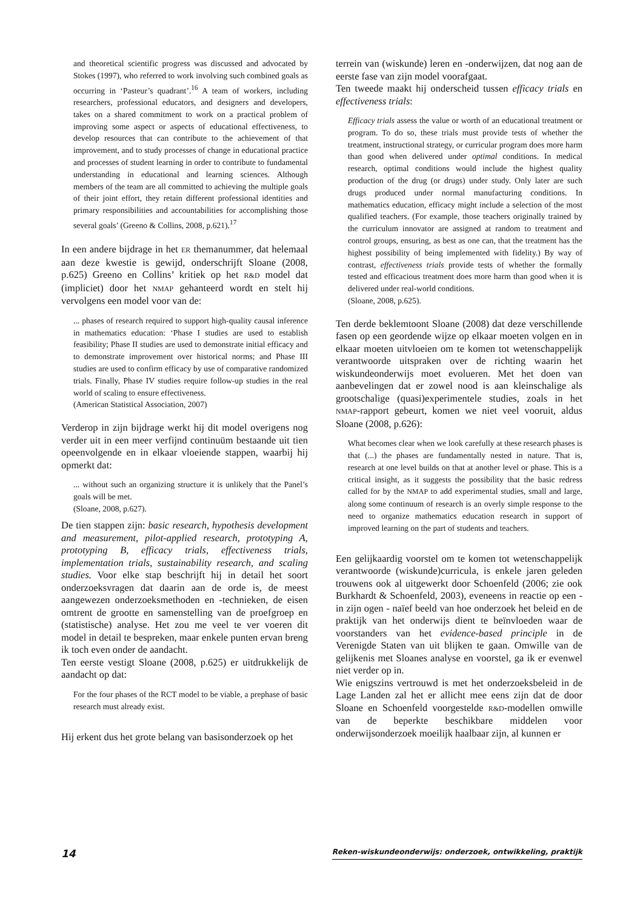and theoretical scientific progress was discussed and advocated by Stokes (1997), who referred to work involving such combined goals as occurring in ‘Pasteur’s quadrant’.<sup>16</sup> A team of workers, including researchers, professional educators, and designers and developers, takes on a shared commitment to work on a practical problem of improving some aspect or aspects of educational effectiveness, to develop resources that can contribute to the achievement of that improvement, and to study processes of change in educational practice and processes of student learning in order to contribute to fundamental understanding in educational and learning sciences. Although members of the team are all committed to achieving the multiple goals of their joint effort, they retain different professional identities and primary responsibilities and accountabilities for accomplishing those several goals’ (Greeno & Collins, 2008, p.621).<sup>17</sup>
In een andere bijdrage in het ER themanummer, dat helemaal aan deze kwestie is gewijd, onderschrijft Sloane (2008, p.625) Greeno en Collins’ kritiek op het R&D model dat (impliciet) door het NMAP gehanteerd wordt en stelt hij vervolgens een model voor van de:
... phases of research required to support high-quality causal inference in mathematics education: ‘Phase I studies are used to establish feasibility; Phase II studies are used to demonstrate initial efficacy and to demonstrate improvement over historical norms; and Phase III studies are used to confirm efficacy by use of comparative randomized trials. Finally, Phase IV studies require follow-up studies in the real world of scaling to ensure effectiveness.
(American Statistical Association, 2007)
Verderop in zijn bijdrage werkt hij dit model overigens nog verder uit in een meer verfijnd continuüm bestaande uit tien opeenvolgende en in elkaar vloeiende stappen, waarbij hij opmerkt dat:
... without such an organizing structure it is unlikely that the Panel’s goals will be met.
(Sloane, 2008, p.627).
De tien stappen zijn: basic research, hypothesis development and measurement, pilot-applied research, prototyping A, prototyping B, efficacy trials, effectiveness trials, implementation trials, sustainability research, and scaling studies. Voor elke stap beschrijft hij in detail het soort onderzoeksvragen dat daarin aan de orde is, de meest aangewezen onderzoeksmethoden en -technieken, de eisen omtrent de grootte en samenstelling van de proefgroep en (statistische) analyse. Het zou me veel te ver voeren dit model in detail te bespreken, maar enkele punten ervan breng ik toch even onder de aandacht.
Ten eerste vestigt Sloane (2008, p.625) er uitdrukkelijk de aandacht op dat:
For the four phases of the RCT model to be viable, a prephase of basic research must already exist.
Hij erkent dus het grote belang van basisonderzoek op het
terrein van (wiskunde) leren en -onderwijzen, dat nog aan de eerste fase van zijn model voorafgaat.
Ten tweede maakt hij onderscheid tussen efficacy trials en effectiveness trials:
Efficacy trials assess the value or worth of an educational treatment or program. To do so, these trials must provide tests of whether the treatment, instructional strategy, or curricular program does more harm than good when delivered under optimal conditions. In medical research, optimal conditions would include the highest quality production of the drug (or drugs) under study. Only later are such drugs produced under normal manufacturing conditions. In mathematics education, efficacy might include a selection of the most qualified teachers. (For example, those teachers originally trained by the curriculum innovator are assigned at random to treatment and control groups, ensuring, as best as one can, that the treatment has the highest possibility of being implemented with fidelity.) By way of contrast, effectiveness trials provide tests of whether the formally tested and efficacious treatment does more harm than good when it is delivered under real-world conditions.
(Sloane, 2008, p.625).
Ten derde beklemtoont Sloane (2008) dat deze verschillende fasen op een geordende wijze op elkaar moeten volgen en in elkaar moeten uitvloeien om te komen tot wetenschappelijk verantwoorde uitspraken over de richting waarin het wiskundeonderwijs moet evolueren. Met het doen van aanbevelingen dat er zowel nood is aan kleinschalige als grootschalige (quasi)experimentele studies, zoals in het NMAP-rapport gebeurt, komen we niet veel vooruit, aldus Sloane (2008, p.626):
What becomes clear when we look carefully at these research phases is that (...) the phases are fundamentally nested in nature. That is, research at one level builds on that at another level or phase. This is a critical insight, as it suggests the possibility that the basic redress called for by the NMAP to add experimental studies, small and large, along some continuum of research is an overly simple response to the need to organize mathematics education research in support of improved learning on the part of students and teachers.
Een gelijkaardig voorstel om te komen tot wetenschappelijk verantwoorde (wiskunde)curricula, is enkele jaren geleden trouwens ook al uitgewerkt door Schoenfeld (2006; zie ook Burkhardt & Schoenfeld, 2003), eveneens in reactie op een - in zijn ogen - naïef beeld van hoe onderzoek het beleid en de praktijk van het onderwijs dient te beïnvloeden waar de voorstanders van het evidence-based principle in de Verenigde Staten van uit blijken te gaan. Omwille van de gelijkenis met Sloanes analyse en voorstel, ga ik er evenwel niet verder op in.
Wie enigszins vertrouwd is met het onderzoeksbeleid in de Lage Landen zal het er allicht mee eens zijn dat de door Sloane en Schoenfeld voorgestelde R&D-modellen omwille van de beperkte beschikbare middelen voor onderwijsonderzoek moeilijk haalbaar zijn, al kunnen er
14 Reken-wiskundeonderwijs: onderzoek, ontwikkeling, praktijk